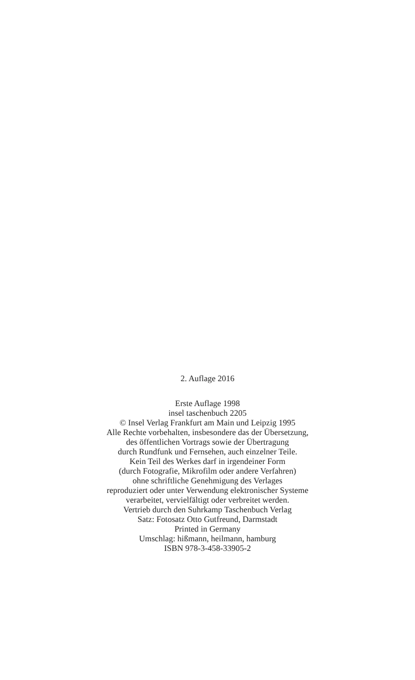2. Auflage 2016
Erste Auflage 1998
insel taschenbuch 2205
© Insel Verlag Frankfurt am Main und Leipzig 1995
Alle Rechte vorbehalten, insbesondere das der Übersetzung,
des öffentlichen Vortrags sowie der Übertragung
durch Rundfunk und Fernsehen, auch einzelner Teile.
Kein Teil des Werkes darf in irgendeiner Form
(durch Fotografie, Mikrofilm oder andere Verfahren)
ohne schriftliche Genehmigung des Verlages
reproduziert oder unter Verwendung elektronischer Systeme
verarbeitet, vervielfältigt oder verbreitet werden.
Vertrieb durch den Suhrkamp Taschenbuch Verlag
Satz: Fotosatz Otto Gutfreund, Darmstadt
Printed in Germany
Umschlag: hißmann, heilmann, hamburg
ISBN 978-3-458-33905-2